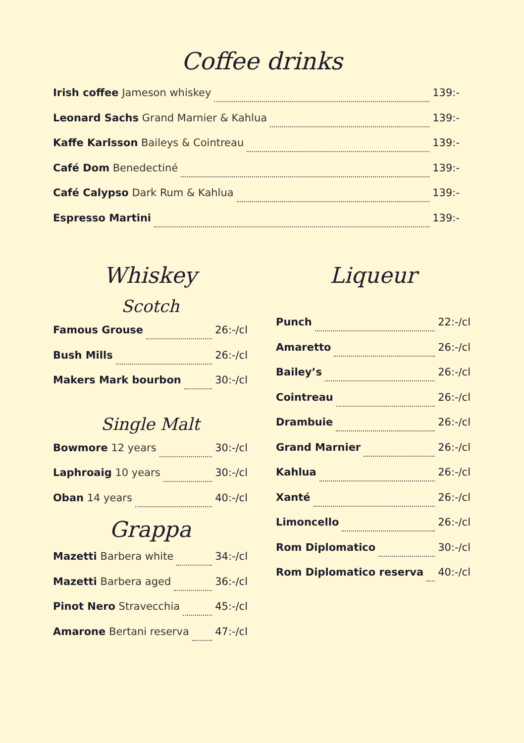Coffee drinks
Irish coffee Jameson whiskey 139:-
Leonard Sachs Grand Marnier & Kahlua 139:-
Kaffe Karlsson Baileys & Cointreau 139:-
Café Dom Benedectiné 139:-
Café Calypso Dark Rum & Kahlua 139:-
Espresso Martini 139:-
Whiskey
Scotch
Famous Grouse 26:-/cl
Bush Mills 26:-/cl
Makers Mark bourbon 30:-/cl
Single Malt
Bowmore 12 years 30:-/cl
Laphroaig 10 years 30:-/cl
Oban 14 years 40:-/cl
Grappa
Mazetti Barbera white 34:-/cl
Mazetti Barbera aged 36:-/cl
Pinot Nero Stravecchia 45:-/cl
Amarone Bertani reserva 47:-/cl
Liqueur
Punch 22:-/cl
Amaretto 26:-/cl
Bailey’s 26:-/cl
Cointreau 26:-/cl
Drambuie 26:-/cl
Grand Marnier 26:-/cl
Kahlua 26:-/cl
Xanté 26:-/cl
Limoncello 26:-/cl
Rom Diplomatico 30:-/cl
Rom Diplomatico reserva 40:-/cl